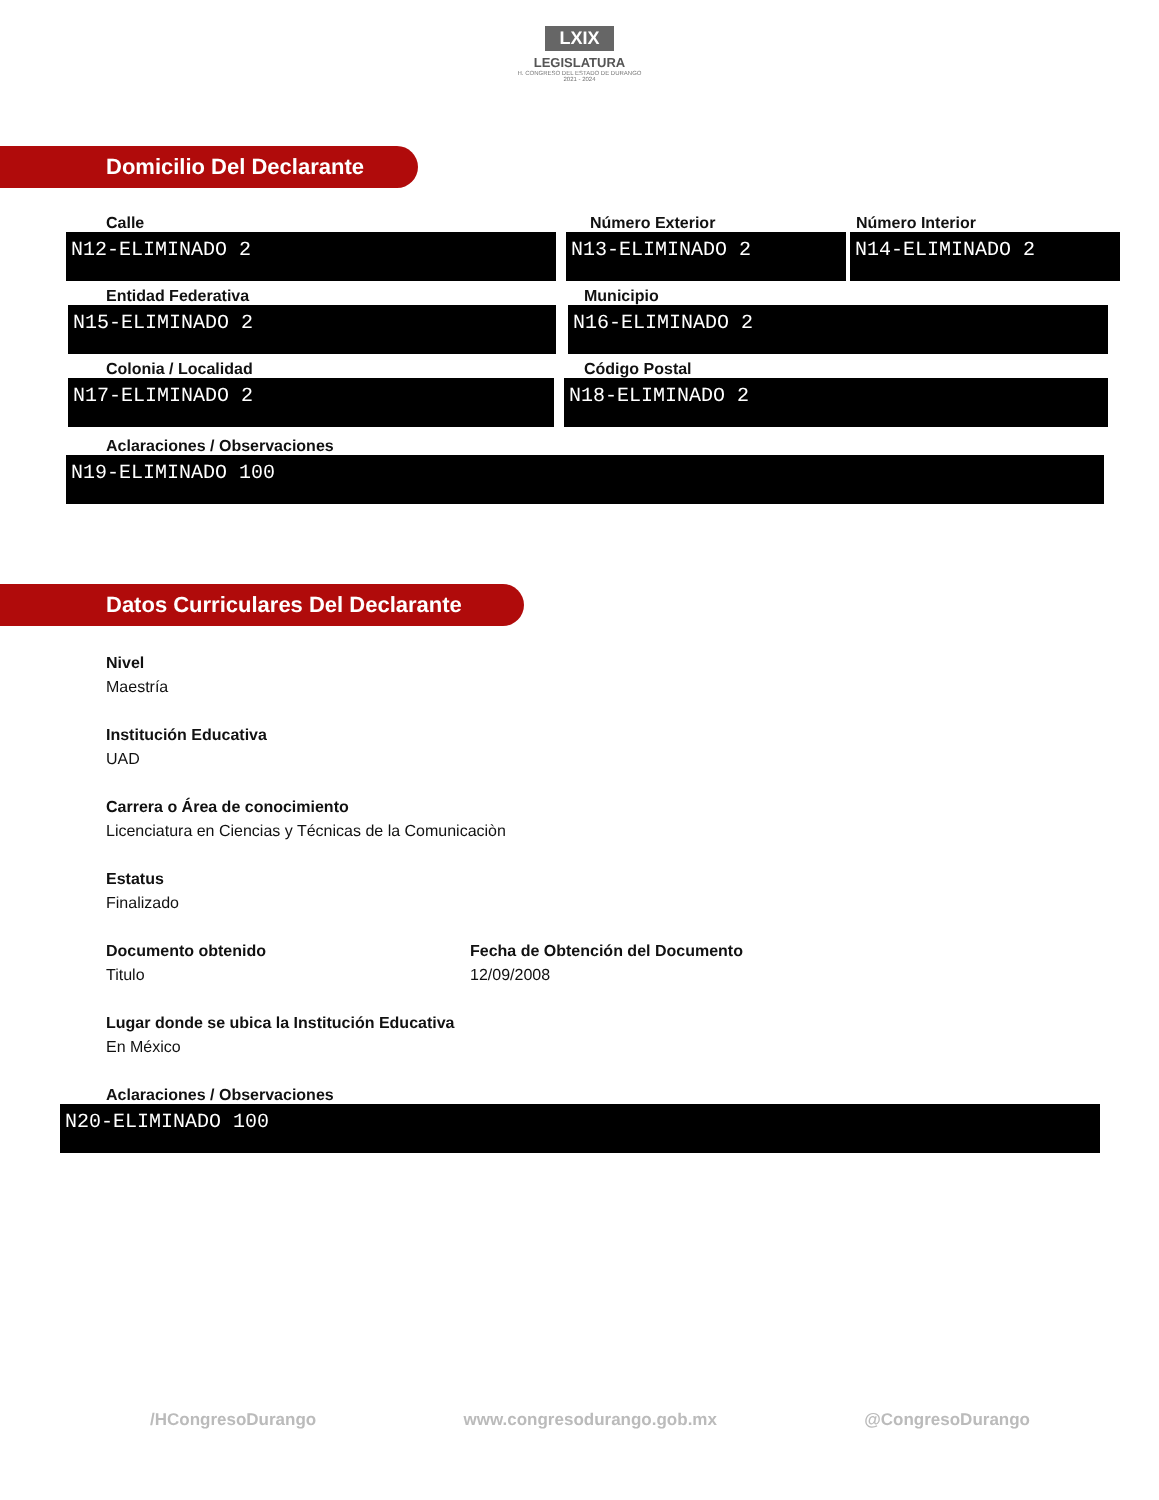LXIX
LEGISLATURA
H. CONGRESO DEL ESTADO DE DURANGO
2021 - 2024
Domicilio Del Declarante
Calle
N12-ELIMINADO 2
Número Exterior
N13-ELIMINADO 2
Número Interior
N14-ELIMINADO 2
Entidad Federativa
N15-ELIMINADO 2
Municipio
N16-ELIMINADO 2
Colonia / Localidad
N17-ELIMINADO 2
Código Postal
N18-ELIMINADO 2
Aclaraciones / Observaciones
N19-ELIMINADO 100
Datos Curriculares Del Declarante
Nivel
Maestría
Institución Educativa
UAD
Carrera o Área de conocimiento
Licenciatura en Ciencias y Técnicas de la Comunicaciòn
Estatus
Finalizado
Documento obtenido
Titulo
Fecha de Obtención del Documento
12/09/2008
Lugar donde se ubica la Institución Educativa
En México
Aclaraciones / Observaciones
N20-ELIMINADO 100
/HCongresoDurango www.congresodurango.gob.mx @CongresoDurango